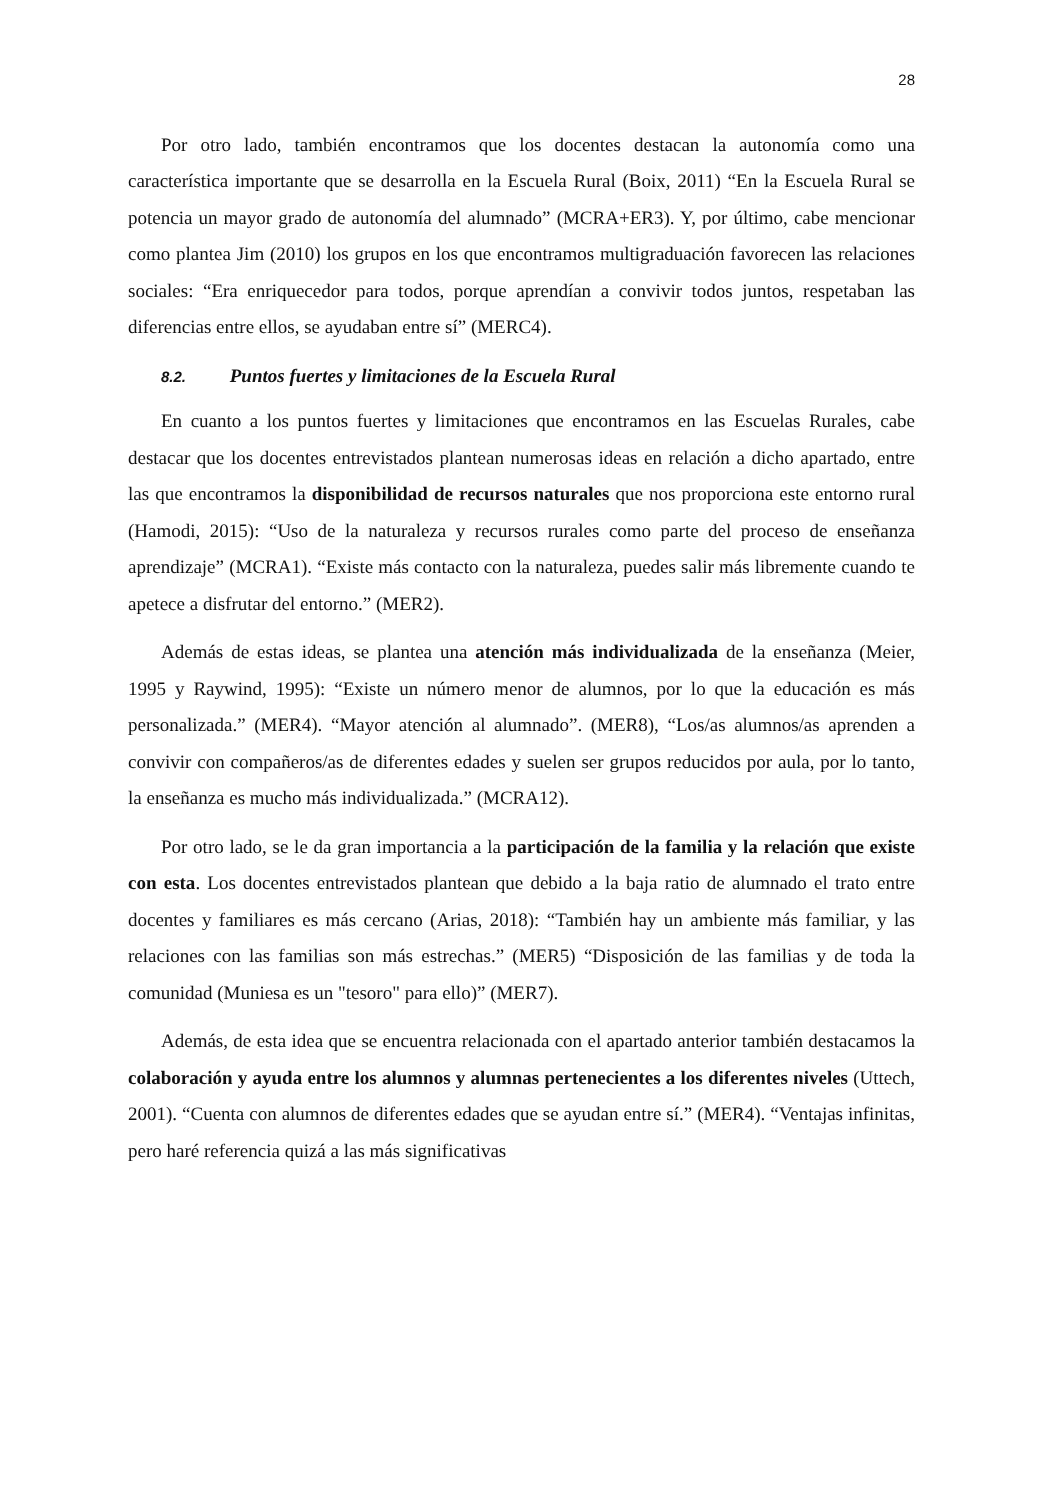28
Por otro lado, también encontramos que los docentes destacan la autonomía como una característica importante que se desarrolla en la Escuela Rural (Boix, 2011) “En la Escuela Rural se potencia un mayor grado de autonomía del alumnado” (MCRA+ER3). Y, por último, cabe mencionar como plantea Jim (2010) los grupos en los que encontramos multigraduación favorecen las relaciones sociales: “Era enriquecedor para todos, porque aprendían a convivir todos juntos, respetaban las diferencias entre ellos, se ayudaban entre sí” (MERC4).
8.2. Puntos fuertes y limitaciones de la Escuela Rural
En cuanto a los puntos fuertes y limitaciones que encontramos en las Escuelas Rurales, cabe destacar que los docentes entrevistados plantean numerosas ideas en relación a dicho apartado, entre las que encontramos la disponibilidad de recursos naturales que nos proporciona este entorno rural (Hamodi, 2015): “Uso de la naturaleza y recursos rurales como parte del proceso de enseñanza aprendizaje” (MCRA1). “Existe más contacto con la naturaleza, puedes salir más libremente cuando te apetece a disfrutar del entorno.” (MER2).
Además de estas ideas, se plantea una atención más individualizada de la enseñanza (Meier, 1995 y Raywind, 1995): “Existe un número menor de alumnos, por lo que la educación es más personalizada.” (MER4). “Mayor atención al alumnado”. (MER8), “Los/as alumnos/as aprenden a convivir con compañeros/as de diferentes edades y suelen ser grupos reducidos por aula, por lo tanto, la enseñanza es mucho más individualizada.” (MCRA12).
Por otro lado, se le da gran importancia a la participación de la familia y la relación que existe con esta. Los docentes entrevistados plantean que debido a la baja ratio de alumnado el trato entre docentes y familiares es más cercano (Arias, 2018): “También hay un ambiente más familiar, y las relaciones con las familias son más estrechas.” (MER5) “Disposición de las familias y de toda la comunidad (Muniesa es un "tesoro" para ello)” (MER7).
Además, de esta idea que se encuentra relacionada con el apartado anterior también destacamos la colaboración y ayuda entre los alumnos y alumnas pertenecientes a los diferentes niveles (Uttech, 2001). “Cuenta con alumnos de diferentes edades que se ayudan entre sí.” (MER4). “Ventajas infinitas, pero haré referencia quizá a las más significativas